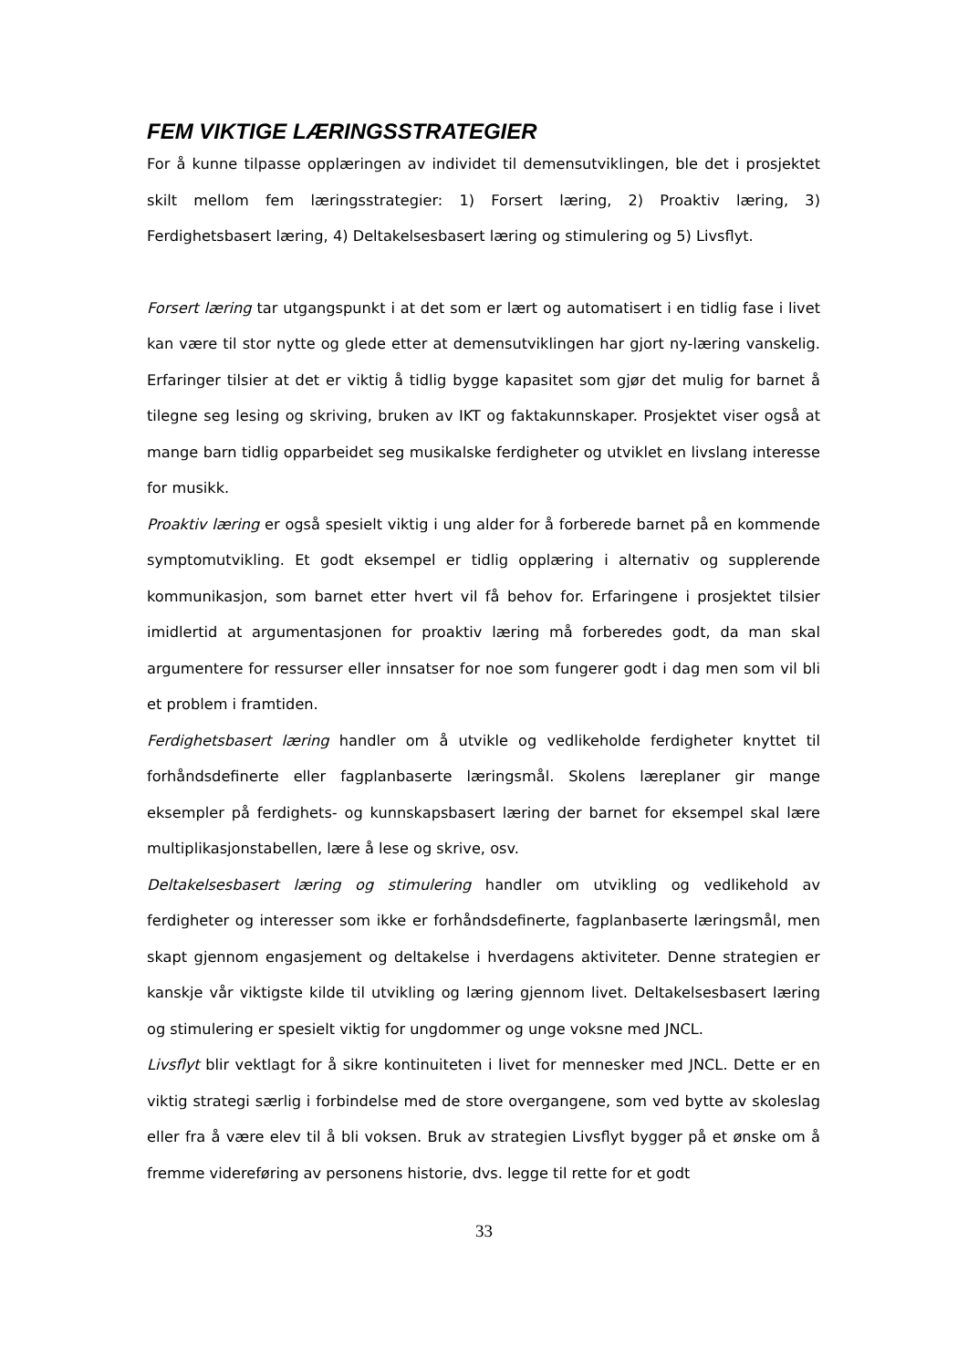FEM VIKTIGE LÆRINGSSTRATEGIER
For å kunne tilpasse opplæringen av individet til demensutviklingen, ble det i prosjektet skilt mellom fem læringsstrategier: 1) Forsert læring, 2) Proaktiv læring, 3) Ferdighetsbasert læring, 4) Deltakelsesbasert læring og stimulering og 5) Livsflyt.
Forsert læring tar utgangspunkt i at det som er lært og automatisert i en tidlig fase i livet kan være til stor nytte og glede etter at demensutviklingen har gjort ny-læring vanskelig. Erfaringer tilsier at det er viktig å tidlig bygge kapasitet som gjør det mulig for barnet å tilegne seg lesing og skriving, bruken av IKT og faktakunnskaper. Prosjektet viser også at mange barn tidlig opparbeidet seg musikalske ferdigheter og utviklet en livslang interesse for musikk.
Proaktiv læring er også spesielt viktig i ung alder for å forberede barnet på en kommende symptomutvikling. Et godt eksempel er tidlig opplæring i alternativ og supplerende kommunikasjon, som barnet etter hvert vil få behov for. Erfaringene i prosjektet tilsier imidlertid at argumentasjonen for proaktiv læring må forberedes godt, da man skal argumentere for ressurser eller innsatser for noe som fungerer godt i dag men som vil bli et problem i framtiden.
Ferdighetsbasert læring handler om å utvikle og vedlikeholde ferdigheter knyttet til forhåndsdefinerte eller fagplanbaserte læringsmål. Skolens læreplaner gir mange eksempler på ferdighets- og kunnskapsbasert læring der barnet for eksempel skal lære multiplikasjonstabellen, lære å lese og skrive, osv.
Deltakelsesbasert læring og stimulering handler om utvikling og vedlikehold av ferdigheter og interesser som ikke er forhåndsdefinerte, fagplanbaserte læringsmål, men skapt gjennom engasjement og deltakelse i hverdagens aktiviteter. Denne strategien er kanskje vår viktigste kilde til utvikling og læring gjennom livet. Deltakelsesbasert læring og stimulering er spesielt viktig for ungdommer og unge voksne med JNCL.
Livsflyt blir vektlagt for å sikre kontinuiteten i livet for mennesker med JNCL. Dette er en viktig strategi særlig i forbindelse med de store overgangene, som ved bytte av skoleslag eller fra å være elev til å bli voksen. Bruk av strategien Livsflyt bygger på et ønske om å fremme videreføring av personens historie, dvs. legge til rette for et godt
33